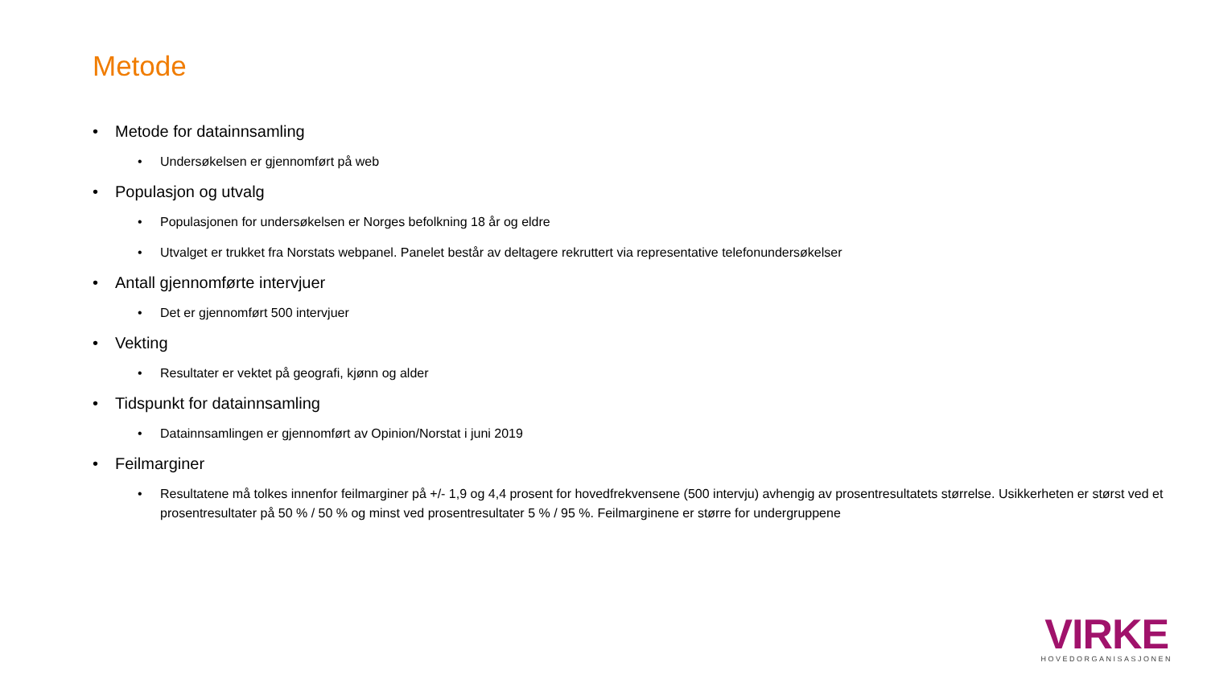Metode
• Metode for datainnsamling
• Undersøkelsen er gjennomført på web
• Populasjon og utvalg
• Populasjonen for undersøkelsen er Norges befolkning 18 år og eldre
• Utvalget er trukket fra Norstats webpanel. Panelet består av deltagere rekruttert via representative telefonundersøkelser
• Antall gjennomførte intervjuer
• Det er gjennomført 500 intervjuer
• Vekting
• Resultater er vektet på geografi, kjønn og alder
• Tidspunkt for datainnsamling
• Datainnsamlingen er gjennomført av Opinion/Norstat i juni 2019
• Feilmarginer
• Resultatene må tolkes innenfor feilmarginer på +/- 1,9 og 4,4 prosent for hovedfrekvensene (500 intervju) avhengig av prosentresultatets størrelse. Usikkerheten er størst ved et prosentresultater på 50 % / 50 % og minst ved prosentresultater 5 % / 95 %. Feilmarginene er større for undergruppene
VIRKE
HOVEDORGANISASJONEN